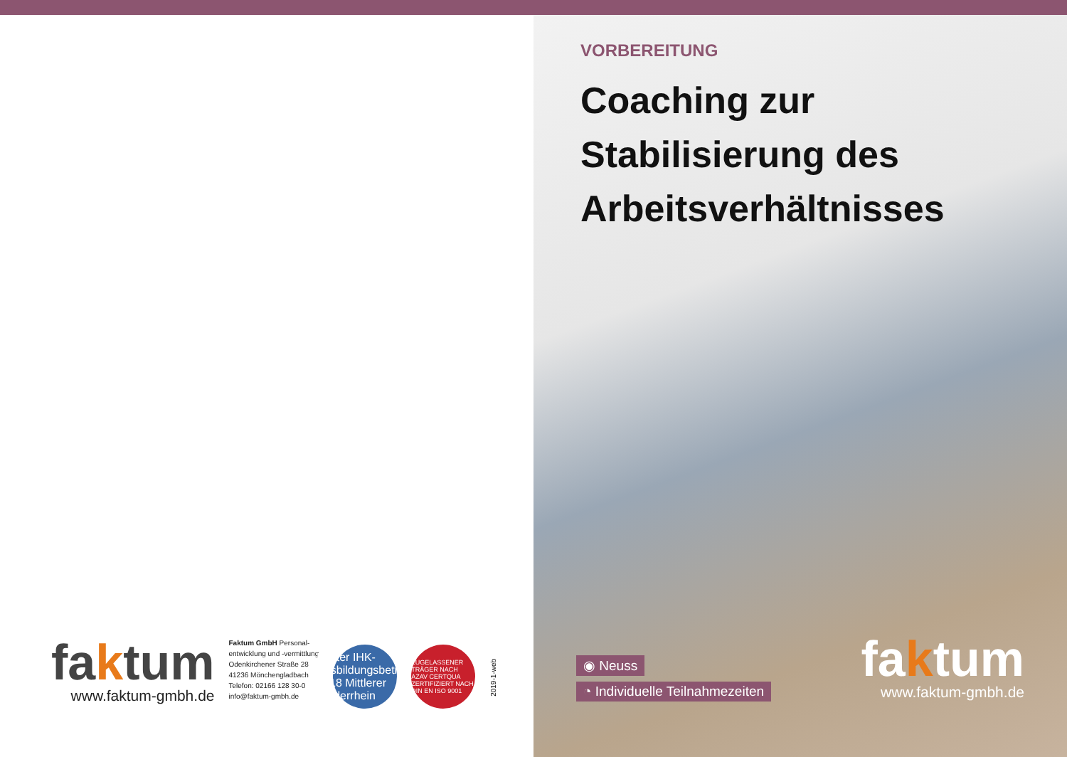faktum
www.faktum-gmbh.de
Faktum GmbH Personal-
entwicklung und -vermittlung
Odenkirchener Straße 28
41236 Mönchengladbach
Telefon: 02166 128 30-0
info@faktum-gmbh.de
Bester IHK-Ausbildungsbetrieb 2018 Mittlerer Niederrhein
ZUGELASSENER TRÄGER NACH AZAV CERTQUA ZERTIFIZIERT NACH DIN EN ISO 9001
2019-1-web
VORBEREITUNG
Coaching zur Stabilisierung des Arbeitsverhältnisses
◉ Neuss
◔ Individuelle Teilnahmezeiten
faktum
www.faktum-gmbh.de